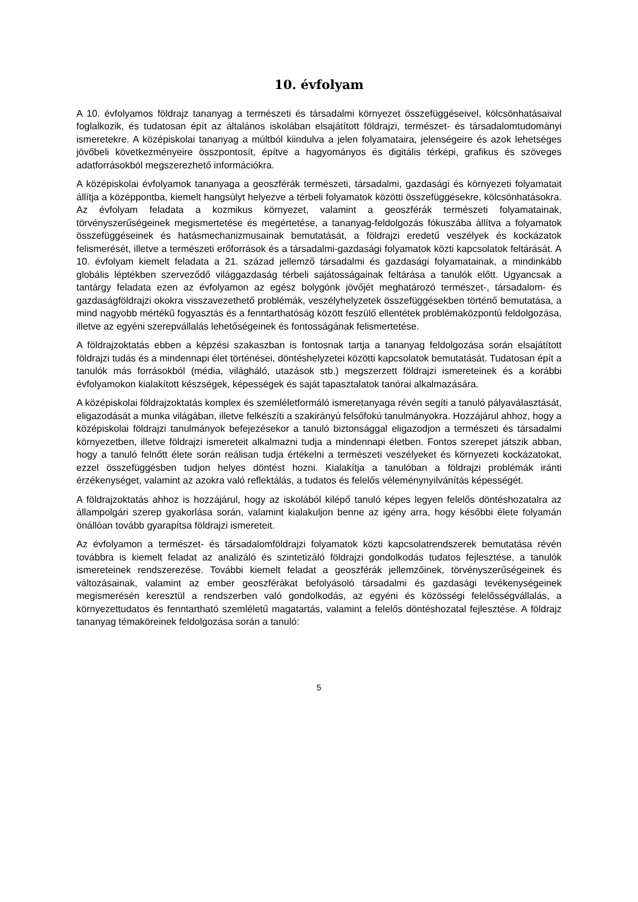10. évfolyam
A 10. évfolyamos földrajz tananyag a természeti és társadalmi környezet összefüggéseivel, kölcsönhatásaival foglalkozik, és tudatosan épít az általános iskolában elsajátított földrajzi, természet- és társadalomtudományi ismeretekre. A középiskolai tananyag a múltból kiindulva a jelen folyamataira, jelenségeire és azok lehetséges jövőbeli következményeire összpontosít, építve a hagyományos és digitális térképi, grafikus és szöveges adatforrásokból megszerezhető információkra.
A középiskolai évfolyamok tananyaga a geoszférák természeti, társadalmi, gazdasági és környezeti folyamatait állítja a középpontba, kiemelt hangsúlyt helyezve a térbeli folyamatok közötti összefüggésekre, kölcsönhatásokra. Az évfolyam feladata a kozmikus környezet, valamint a geoszférák természeti folyamatainak, törvényszerűségeinek megismertetése és megértetése, a tananyag-feldolgozás fókuszába állítva a folyamatok összefüggéseinek és hatásmechanizmusainak bemutatását, a földrajzi eredetű veszélyek és kockázatok felismerését, illetve a természeti erőforrások és a társadalmi-gazdasági folyamatok közti kapcsolatok feltárását. A 10. évfolyam kiemelt feladata a 21. század jellemző társadalmi és gazdasági folyamatainak, a mindinkább globális léptékben szerveződő világgazdaság térbeli sajátosságainak feltárása a tanulók előtt. Ugyancsak a tantárgy feladata ezen az évfolyamon az egész bolygónk jövőjét meghatározó természet-, társadalom- és gazdaságföldrajzi okokra visszavezethető problémák, veszélyhelyzetek összefüggésekben történő bemutatása, a mind nagyobb mértékű fogyasztás és a fenntarthatóság között feszülő ellentétek problémaközpontú feldolgozása, illetve az egyéni szerepvállalás lehetőségeinek és fontosságának felismertetése.
A földrajzoktatás ebben a képzési szakaszban is fontosnak tartja a tananyag feldolgozása során elsajátított földrajzi tudás és a mindennapi élet történései, döntéshelyzetei közötti kapcsolatok bemutatását. Tudatosan épít a tanulók más forrásokból (média, világháló, utazások stb.) megszerzett földrajzi ismereteinek és a korábbi évfolyamokon kialakított készségek, képességek és saját tapasztalatok tanórai alkalmazására.
A középiskolai földrajzoktatás komplex és szemléletformáló ismeretanyaga révén segíti a tanuló pályaválasztását, eligazodását a munka világában, illetve felkészíti a szakirányú felsőfokú tanulmányokra. Hozzájárul ahhoz, hogy a középiskolai földrajzi tanulmányok befejezésekor a tanuló biztonsággal eligazodjon a természeti és társadalmi környezetben, illetve földrajzi ismereteit alkalmazni tudja a mindennapi életben. Fontos szerepet játszik abban, hogy a tanuló felnőtt élete során reálisan tudja értékelni a természeti veszélyeket és környezeti kockázatokat, ezzel összefüggésben tudjon helyes döntést hozni. Kialakítja a tanulóban a földrajzi problémák iránti érzékenységet, valamint az azokra való reflektálás, a tudatos és felelős véleménynyilvánítás képességét.
A földrajzoktatás ahhoz is hozzájárul, hogy az iskolából kilépő tanuló képes legyen felelős döntéshozatalra az állampolgári szerep gyakorlása során, valamint kialakuljon benne az igény arra, hogy későbbi élete folyamán önállóan tovább gyarapítsa földrajzi ismereteit.
Az évfolyamon a természet- és társadalomföldrajzi folyamatok közti kapcsolatrendszerek bemutatása révén továbbra is kiemelt feladat az analizáló és szintetizáló földrajzi gondolkodás tudatos fejlesztése, a tanulók ismereteinek rendszerezése. További kiemelt feladat a geoszférák jellemzőinek, törvényszerűségeinek és változásainak, valamint az ember geoszférákat befolyásoló társadalmi és gazdasági tevékenységeinek megismerésén keresztül a rendszerben való gondolkodás, az egyéni és közösségi felelősségvállalás, a környezettudatos és fenntartható szemléletű magatartás, valamint a felelős döntéshozatal fejlesztése. A földrajz tananyag témaköreinek feldolgozása során a tanuló:
5